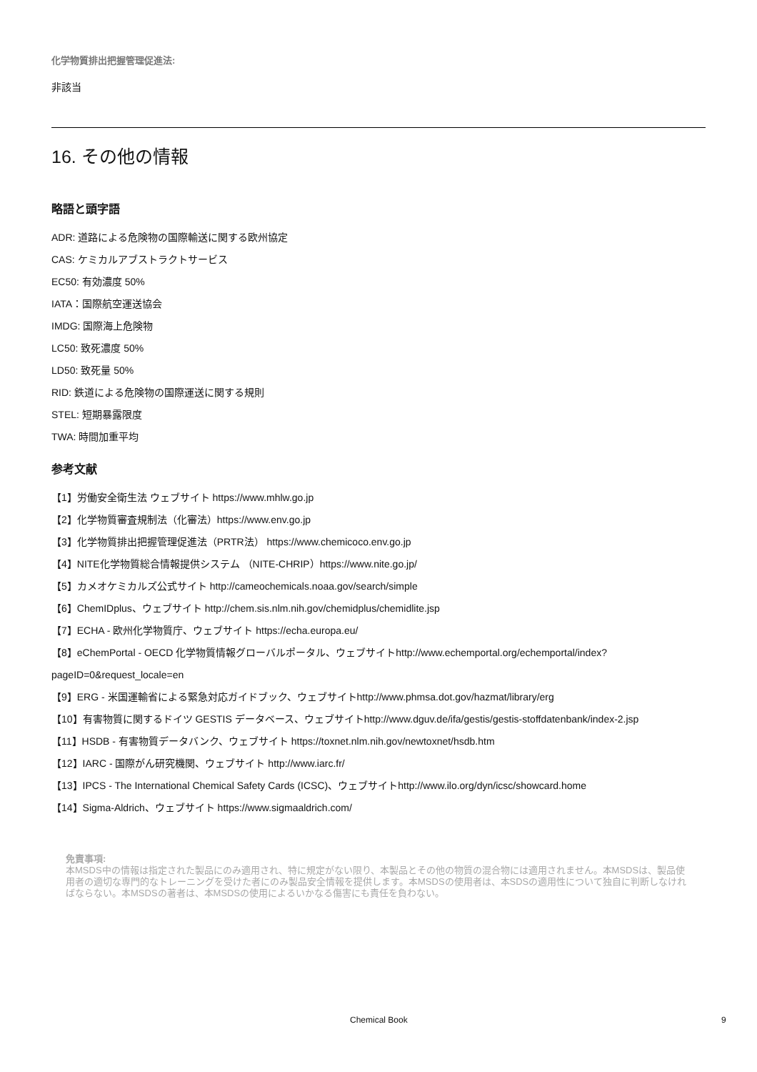化学物質排出把握管理促進法:
非該当
16. その他の情報
略語と頭字語
ADR: 道路による危険物の国際輸送に関する欧州協定
CAS: ケミカルアブストラクトサービス
EC50: 有効濃度 50%
IATA：国際航空運送協会
IMDG: 国際海上危険物
LC50: 致死濃度 50%
LD50: 致死量 50%
RID: 鉄道による危険物の国際運送に関する規則
STEL: 短期暴露限度
TWA: 時間加重平均
参考文献
【1】労働安全衛生法 ウェブサイト https://www.mhlw.go.jp
【2】化学物質審査規制法（化審法）https://www.env.go.jp
【3】化学物質排出把握管理促進法（PRTR法） https://www.chemicoco.env.go.jp
【4】NITE化学物質総合情報提供システム （NITE-CHRIP）https://www.nite.go.jp/
【5】カメオケミカルズ公式サイト http://cameochemicals.noaa.gov/search/simple
【6】ChemIDplus、ウェブサイト http://chem.sis.nlm.nih.gov/chemidplus/chemidlite.jsp
【7】ECHA - 欧州化学物質庁、ウェブサイト https://echa.europa.eu/
【8】eChemPortal - OECD 化学物質情報グローバルポータル、ウェブサイトhttp://www.echemportal.org/echemportal/index?
pageID=0&request_locale=en
【9】ERG - 米国運輸省による緊急対応ガイドブック、ウェブサイトhttp://www.phmsa.dot.gov/hazmat/library/erg
【10】有害物質に関するドイツ GESTIS データベース、ウェブサイトhttp://www.dguv.de/ifa/gestis/gestis-stoffdatenbank/index-2.jsp
【11】HSDB - 有害物質データバンク、ウェブサイト https://toxnet.nlm.nih.gov/newtoxnet/hsdb.htm
【12】IARC - 国際がん研究機関、ウェブサイト http://www.iarc.fr/
【13】IPCS - The International Chemical Safety Cards (ICSC)、ウェブサイトhttp://www.ilo.org/dyn/icsc/showcard.home
【14】Sigma-Aldrich、ウェブサイト https://www.sigmaaldrich.com/
免責事項:
本MSDS中の情報は指定された製品にのみ適用され、特に規定がない限り、本製品とその他の物質の混合物には適用されません。本MSDSは、製品使用者の適切な専門的なトレーニングを受けた者にのみ製品安全情報を提供します。本MSDSの使用者は、本SDSの適用性について独自に判断しなければならない。本MSDSの著者は、本MSDSの使用によるいかなる傷害にも責任を負わない。
Chemical Book 9